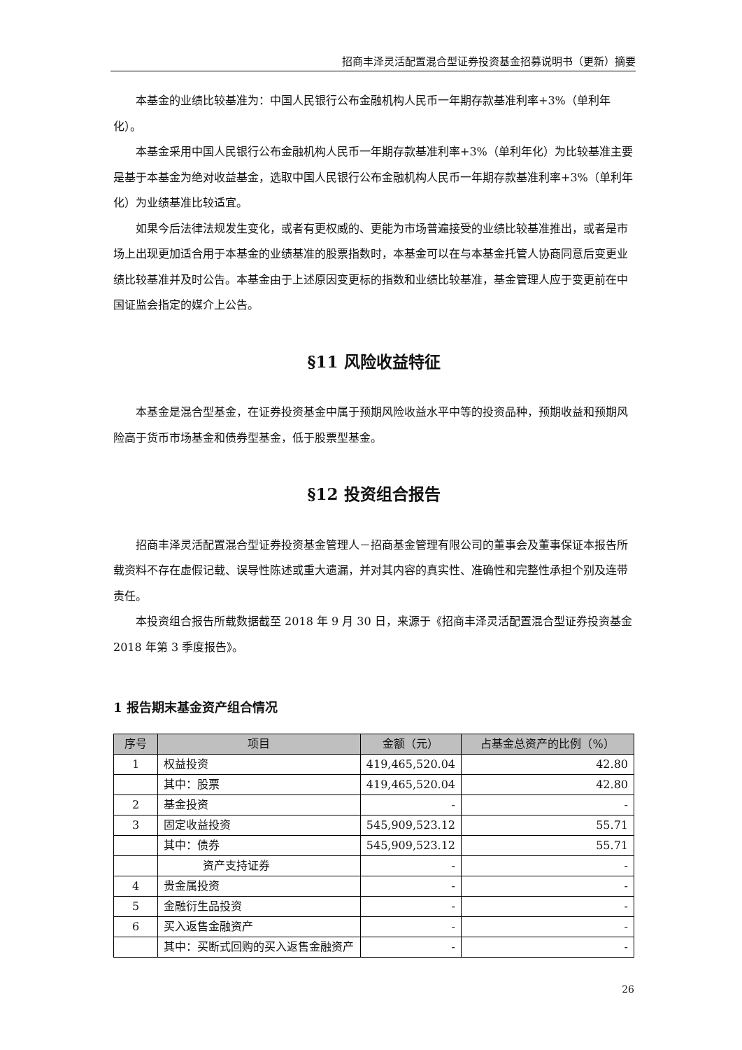招商丰泽灵活配置混合型证券投资基金招募说明书（更新）摘要
本基金的业绩比较基准为：中国人民银行公布金融机构人民币一年期存款基准利率+3%（单利年化）。
本基金采用中国人民银行公布金融机构人民币一年期存款基准利率+3%（单利年化）为比较基准主要是基于本基金为绝对收益基金，选取中国人民银行公布金融机构人民币一年期存款基准利率+3%（单利年化）为业绩基准比较适宜。
如果今后法律法规发生变化，或者有更权威的、更能为市场普遍接受的业绩比较基准推出，或者是市场上出现更加适合用于本基金的业绩基准的股票指数时，本基金可以在与本基金托管人协商同意后变更业绩比较基准并及时公告。本基金由于上述原因变更标的指数和业绩比较基准，基金管理人应于变更前在中国证监会指定的媒介上公告。
§11 风险收益特征
本基金是混合型基金，在证券投资基金中属于预期风险收益水平中等的投资品种，预期收益和预期风险高于货币市场基金和债券型基金，低于股票型基金。
§12 投资组合报告
招商丰泽灵活配置混合型证券投资基金管理人－招商基金管理有限公司的董事会及董事保证本报告所载资料不存在虚假记载、误导性陈述或重大遗漏，并对其内容的真实性、准确性和完整性承担个别及连带责任。
本投资组合报告所载数据截至 2018 年 9 月 30 日，来源于《招商丰泽灵活配置混合型证券投资基金 2018 年第 3 季度报告》。
1 报告期末基金资产组合情况
| 序号 | 项目 | 金额（元） | 占基金总资产的比例（%） |
| --- | --- | --- | --- |
| 1 | 权益投资 | 419,465,520.04 | 42.80 |
| | 其中：股票 | 419,465,520.04 | 42.80 |
| 2 | 基金投资 | - | - |
| 3 | 固定收益投资 | 545,909,523.12 | 55.71 |
| | 其中：债券 | 545,909,523.12 | 55.71 |
| | 资产支持证券 | - | - |
| 4 | 贵金属投资 | - | - |
| 5 | 金融衍生品投资 | - | - |
| 6 | 买入返售金融资产 | - | - |
| | 其中：买断式回购的买入返售金融资产 | - | - |
26